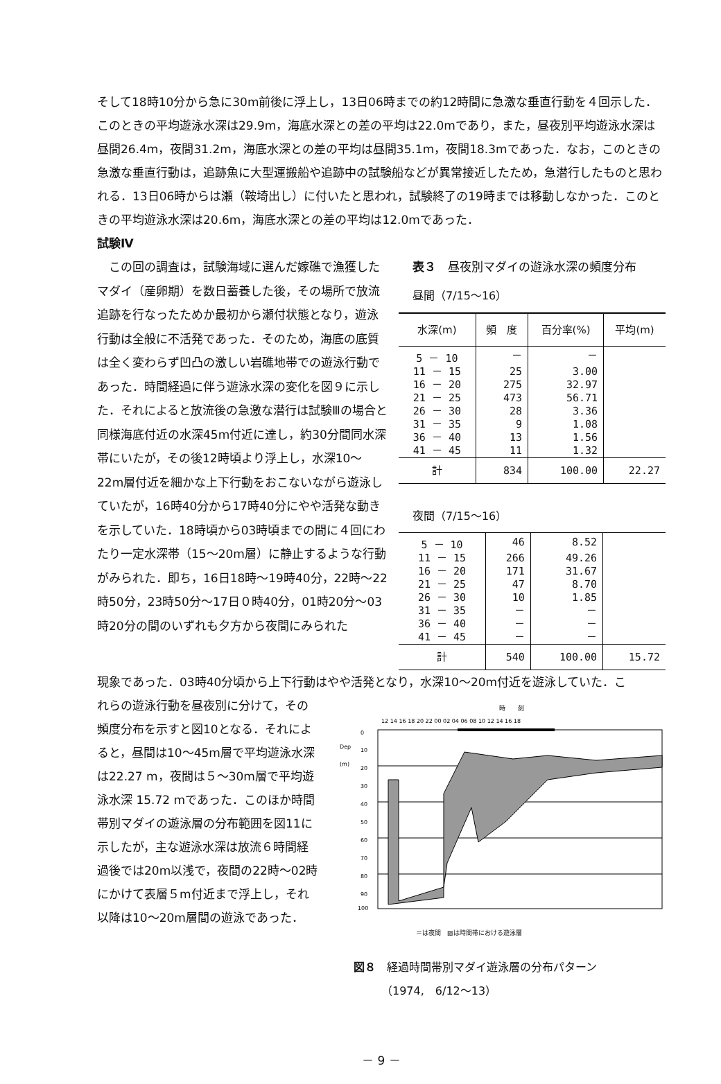そして18時10分から急に30m前後に浮上し，13日06時までの約12時間に急激な垂直行動を４回示した．このときの平均遊泳水深は29.9m，海底水深との差の平均は22.0mであり，また，昼夜別平均遊泳水深は昼間26.4m，夜間31.2m，海底水深との差の平均は昼間35.1m，夜間18.3mであった．なお，このときの急激な垂直行動は，追跡魚に大型運搬船や追跡中の試験船などが異常接近したため，急潜行したものと思われる．13日06時からは瀬（鞍埼出し）に付いたと思われ，試験終了の19時までは移動しなかった．このときの平均遊泳水深は20.6m，海底水深との差の平均は12.0mであった．
試験Ⅳ
　この回の調査は，試験海域に選んだ嫁礁で漁獲したマダイ（産卵期）を数日蓄養した後，その場所で放流追跡を行なったためか最初から瀬付状態となり，遊泳行動は全般に不活発であった．そのため，海底の底質は全く変わらず凹凸の激しい岩礁地帯での遊泳行動であった．時間経過に伴う遊泳水深の変化を図９に示した．それによると放流後の急激な潜行は試験Ⅲの場合と同様海底付近の水深45m付近に達し，約30分間同水深帯にいたが，その後12時頃より浮上し，水深10～22m層付近を細かな上下行動をおこないながら遊泳していたが，16時40分から17時40分にやや活発な動きを示していた．18時頃から03時頃までの間に４回にわたり一定水深帯（15～20m層）に静止するような行動がみられた．即ち，16日18時～19時40分，22時～22時50分，23時50分～17日０時40分，01時20分～03時20分の間のいずれも夕方から夜間にみられた
表３　昼夜別マダイの遊泳水深の頻度分布
昼間（7/15～16）
| 水深(m) | 頻 度 | 百分率(%) | 平均(m) |
| --- | --- | --- | --- |
| 5 － 10 | － | － | |
| 11 － 15 | 25 | 3.00 | |
| 16 － 20 | 275 | 32.97 | |
| 21 － 25 | 473 | 56.71 | |
| 26 － 30 | 28 | 3.36 | |
| 31 － 35 | 9 | 1.08 | |
| 36 － 40 | 13 | 1.56 | |
| 41 － 45 | 11 | 1.32 | |
| 計 | 834 | 100.00 | 22.27 |
夜間（7/15～16）
| 5 － 10 | 46 | 8.52 | |
| 11 － 15 | 266 | 49.26 | |
| 16 － 20 | 171 | 31.67 | |
| 21 － 25 | 47 | 8.70 | |
| 26 － 30 | 10 | 1.85 | |
| 31 － 35 | － | － | |
| 36 － 40 | － | － | |
| 41 － 45 | － | － | |
| 計 | 540 | 100.00 | 15.72 |
現象であった．03時40分頃から上下行動はやや活発となり，水深10～20m付近を遊泳していた．こ
れらの遊泳行動を昼夜別に分けて，その頻度分布を示すと図10となる．それによると，昼間は10～45m層で平均遊泳水深は22.27 m，夜間は５～30m層で平均遊泳水深 15.72 mであった．このほか時間帯別マダイの遊泳層の分布範囲を図11に示したが，主な遊泳水深は放流６時間経過後では20m以浅で，夜間の22時～02時にかけて表層５m付近まで浮上し，それ以降は10～20m層間の遊泳であった．
時　　刻
12 14 16 18 20 22 00 02 04 06 08 10 12 14 16 18
Dep
(m)
0
10
20
30
40
50
60
70
80
90
100
＝は夜間　▨は時間帯における遊泳層
図８　経過時間帯別マダイ遊泳層の分布パターン
　　　（1974,　6/12～13）
－ 9 －